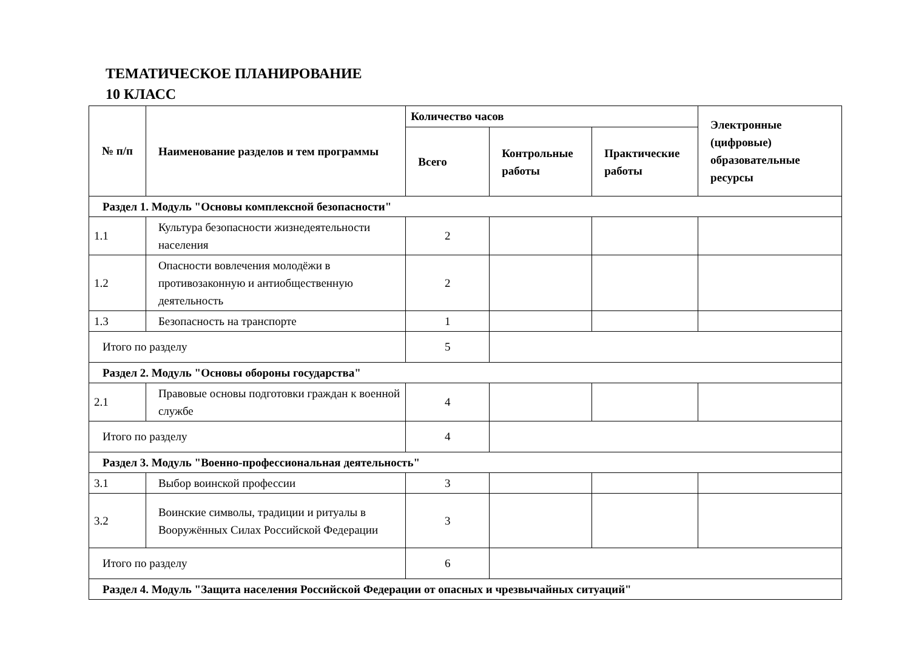ТЕМАТИЧЕСКОЕ ПЛАНИРОВАНИЕ
10 КЛАСС
| № п/п | Наименование разделов и тем программы | Количество часов | | | Электронные (цифровые) образовательные ресурсы |
| --- | --- | --- | --- | --- | --- |
| | | Всего | Контрольные работы | Практические работы | |
| Раздел 1. Модуль "Основы комплексной безопасности" | | | | | |
| 1.1 | Культура безопасности жизнедеятельности населения | 2 | | | |
| 1.2 | Опасности вовлечения молодёжи в противозаконную и антиобщественную деятельность | 2 | | | |
| 1.3 | Безопасность на транспорте | 1 | | | |
| Итого по разделу | | 5 | | | |
| Раздел 2. Модуль "Основы обороны государства" | | | | | |
| 2.1 | Правовые основы подготовки граждан к военной службе | 4 | | | |
| Итого по разделу | | 4 | | | |
| Раздел 3. Модуль "Военно-профессиональная деятельность" | | | | | |
| 3.1 | Выбор воинской профессии | 3 | | | |
| 3.2 | Воинские символы, традиции и ритуалы в Вооружённых Силах Российской Федерации | 3 | | | |
| Итого по разделу | | 6 | | | |
| Раздел 4. Модуль "Защита населения Российской Федерации от опасных и чрезвычайных ситуаций" | | | | | |